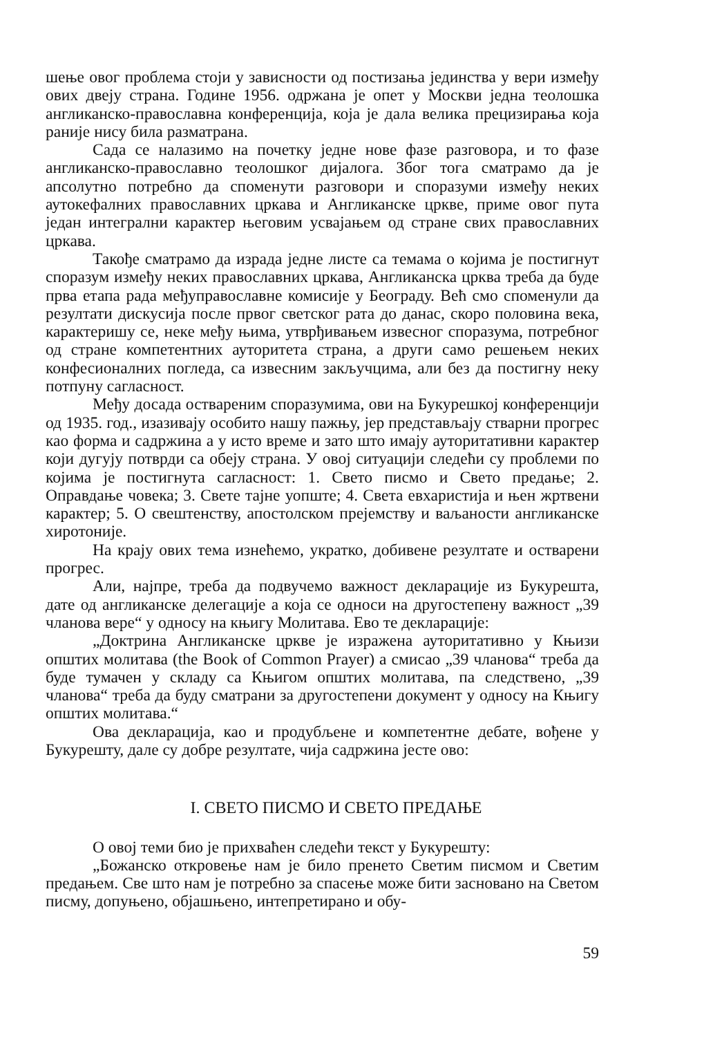шење овог проблема стоји у зависности од постизања јединства у вери између ових двеју страна. Године 1956. одржана је опет у Москви једна теолошка англиканско-православна конференција, која је дала велика прецизирања која раније нису била разматрана.
Сада се налазимо на почетку једне нове фазе разговора, и то фазе англиканско-православно теолошког дијалога. Због тога сматрамо да је апсолутно потребно да споменути разговори и споразуми између неких аутокефалних православних цркава и Англиканске цркве, приме овог пута један интегрални карактер његовим усвајањем од стране свих православних цркава.
Такође сматрамо да израда једне листе са темама о којима је постигнут споразум између неких православних цркава, Англиканска црква треба да буде прва етапа рада међуправославне комисије у Београду. Већ смо споменули да резултати дискусија после првог светског рата до данас, скоро половина века, карактеришу се, неке међу њима, утврђивањем извесног споразума, потребног од стране компетентних ауторитета страна, а други само решењем неких конфесионалних погледа, са извесним закључцима, али без да постигну неку потпуну сагласност.
Међу досада оствареним споразумима, ови на Букурешкој конференцији од 1935. год., изазивају особито нашу пажњу, јер представљају стварни прогрес као форма и садржина а у исто време и зато што имају ауторитативни карактер који дугују потврди са обеју страна. У овој ситуацији следећи су проблеми по којима је постигнута сагласност: 1. Свето писмо и Свето предање; 2. Оправдање човека; 3. Свете тајне уопште; 4. Света евхаристија и њен жртвени карактер; 5. О свештенству, апостолском прејемству и ваљаности англиканске хиротоније.
На крају ових тема изнећемо, укратко, добивене резултате и остварени прогрес.
Али, најпре, треба да подвучемо важност декларације из Букурешта, дате од англиканске делегације а која се односи на другостепену важност „39 чланова вере“ у односу на књигу Молитава. Ево те декларације:
„Доктрина Англиканске цркве је изражена ауторитативно у Књизи општих молитава (the Book of Common Prayer) а смисао „39 чланова“ треба да буде тумачен у складу са Књигом општих молитава, па следствено, „39 чланова“ треба да буду сматрани за другостепени документ у односу на Књигу општих молитава.“
Ова декларација, као и продубљене и компетентне дебате, вођене у Букурешту, дале су добре резултате, чија садржина јесте ово:
I. СВЕТО ПИСМО И СВЕТО ПРЕДАЊЕ
О овој теми био је прихваћен следећи текст у Букурешту:
„Божанско откровење нам је било пренето Светим писмом и Светим предањем. Све што нам је потребно за спасење може бити засновано на Светом писму, допуњено, објашњено, интепретирано и обу-
59